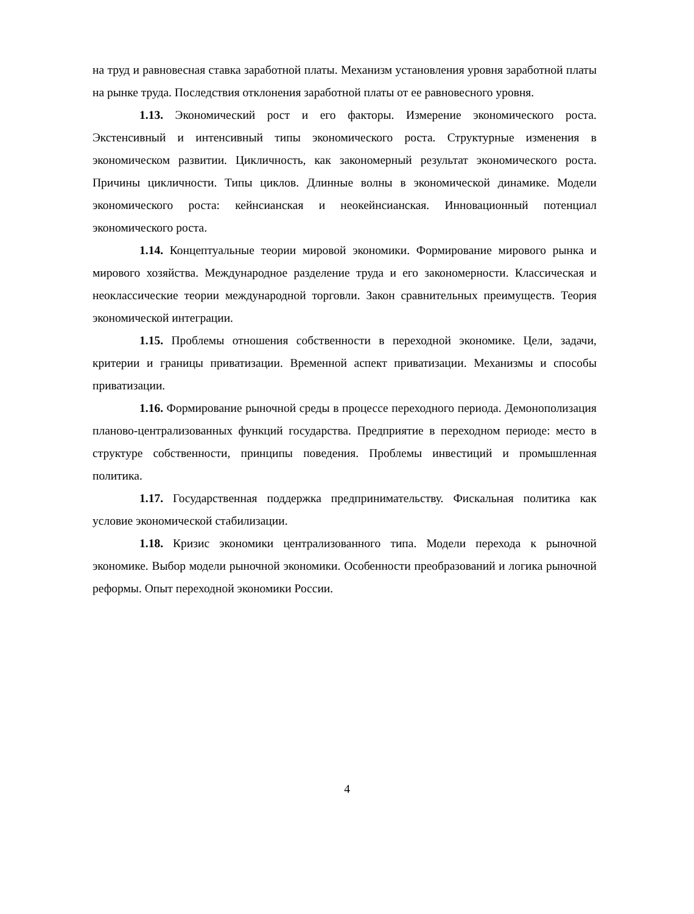на труд и равновесная ставка заработной платы. Механизм установления уровня заработной платы на рынке труда. Последствия отклонения заработной платы от ее равновесного уровня.
1.13. Экономический рост и его факторы. Измерение экономического роста. Экстенсивный и интенсивный типы экономического роста. Структурные изменения в экономическом развитии. Цикличность, как закономерный результат экономического роста. Причины цикличности. Типы циклов. Длинные волны в экономической динамике. Модели экономического роста: кейнсианская и неокейнсианская. Инновационный потенциал экономического роста.
1.14. Концептуальные теории мировой экономики. Формирование мирового рынка и мирового хозяйства. Международное разделение труда и его закономерности. Классическая и неоклассические теории международной торговли. Закон сравнительных преимуществ. Теория экономической интеграции.
1.15. Проблемы отношения собственности в переходной экономике. Цели, задачи, критерии и границы приватизации. Временной аспект приватизации. Механизмы и способы приватизации.
1.16. Формирование рыночной среды в процессе переходного периода. Демонополизация планово-централизованных функций государства. Предприятие в переходном периоде: место в структуре собственности, принципы поведения. Проблемы инвестиций и промышленная политика.
1.17. Государственная поддержка предпринимательству. Фискальная политика как условие экономической стабилизации.
1.18. Кризис экономики централизованного типа. Модели перехода к рыночной экономике. Выбор модели рыночной экономики. Особенности преобразований и логика рыночной реформы. Опыт переходной экономики России.
4